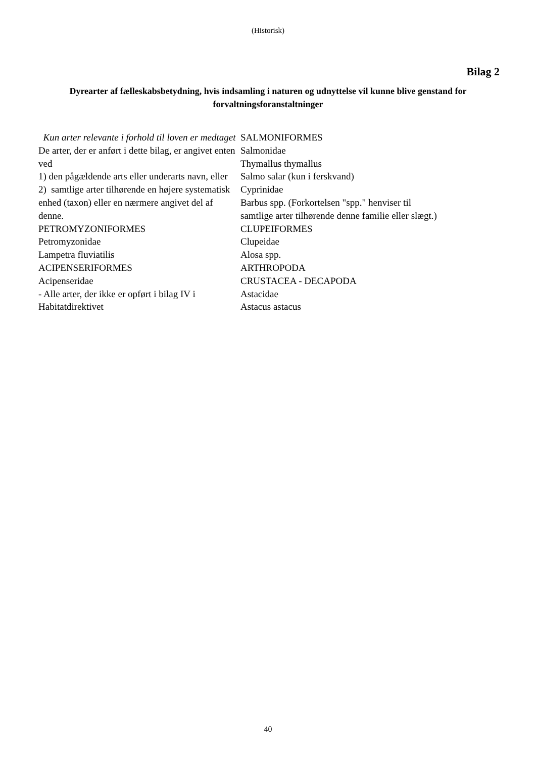(Historisk)
Bilag 2
Dyrearter af fælleskabsbetydning, hvis indsamling i naturen og udnyttelse vil kunne blive genstand for forvaltningsforanstaltninger
Kun arter relevante i forhold til loven er medtaget
De arter, der er anført i dette bilag, er angivet enten ved
1) den pågældende arts eller underarts navn, eller
2) samtlige arter tilhørende en højere systematisk enhed (taxon) eller en nærmere angivet del af denne.
PETROMYZONIFORMES
Petromyzonidae
Lampetra fluviatilis
ACIPENSERIFORMES
Acipenseridae
- Alle arter, der ikke er opført i bilag IV i Habitatdirektivet
SALMONIFORMES
Salmonidae
Thymallus thymallus
Salmo salar (kun i ferskvand)
Cyprinidae
Barbus spp. (Forkortelsen "spp." henviser til samtlige arter tilhørende denne familie eller slægt.)
CLUPEIFORMES
Clupeidae
Alosa spp.
ARTHROPODA
CRUSTACEA - DECAPODA
Astacidae
Astacus astacus
40